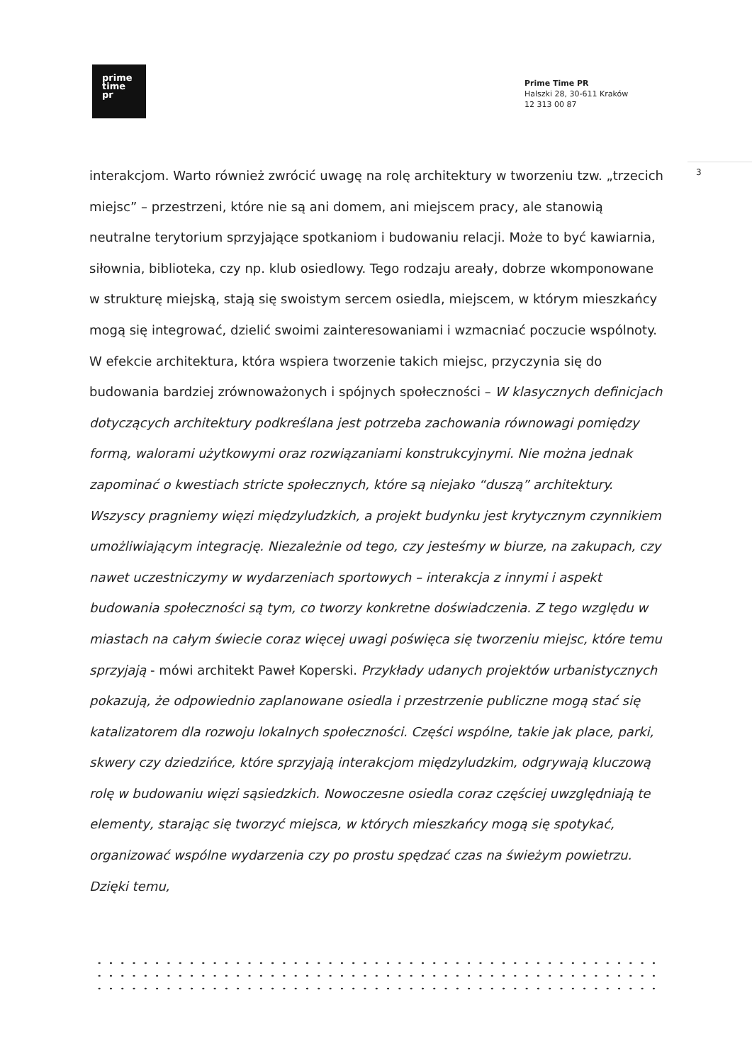prime
time
pr
Prime Time PR
Halszki 28, 30-611 Kraków
12 313 00 87
3
interakcjom. Warto również zwrócić uwagę na rolę architektury w tworzeniu tzw. „trzecich miejsc” – przestrzeni, które nie są ani domem, ani miejscem pracy, ale stanowią neutralne terytorium sprzyjające spotkaniom i budowaniu relacji. Może to być kawiarnia, siłownia, biblioteka, czy np. klub osiedlowy. Tego rodzaju areały, dobrze wkomponowane w strukturę miejską, stają się swoistym sercem osiedla, miejscem, w którym mieszkańcy mogą się integrować, dzielić swoimi zainteresowaniami i wzmacniać poczucie wspólnoty. W efekcie architektura, która wspiera tworzenie takich miejsc, przyczynia się do budowania bardziej zrównoważonych i spójnych społeczności – W klasycznych definicjach dotyczących architektury podkreślana jest potrzeba zachowania równowagi pomiędzy formą, walorami użytkowymi oraz rozwiązaniami konstrukcyjnymi. Nie można jednak zapominać o kwestiach stricte społecznych, które są niejako “duszą” architektury. Wszyscy pragniemy więzi międzyludzkich, a projekt budynku jest krytycznym czynnikiem umożliwiającym integrację. Niezależnie od tego, czy jesteśmy w biurze, na zakupach, czy nawet uczestniczymy w wydarzeniach sportowych – interakcja z innymi i aspekt budowania społeczności są tym, co tworzy konkretne doświadczenia. Z tego względu w miastach na całym świecie coraz więcej uwagi poświęca się tworzeniu miejsc, które temu sprzyjają - mówi architekt Paweł Koperski. Przykłady udanych projektów urbanistycznych pokazują, że odpowiednio zaplanowane osiedla i przestrzenie publiczne mogą stać się katalizatorem dla rozwoju lokalnych społeczności. Części wspólne, takie jak place, parki, skwery czy dziedzińce, które sprzyjają interakcjom międzyludzkim, odgrywają kluczową rolę w budowaniu więzi sąsiedzkich. Nowoczesne osiedla coraz częściej uwzględniają te elementy, starając się tworzyć miejsca, w których mieszkańcy mogą się spotykać, organizować wspólne wydarzenia czy po prostu spędzać czas na świeżym powietrzu. Dzięki temu,